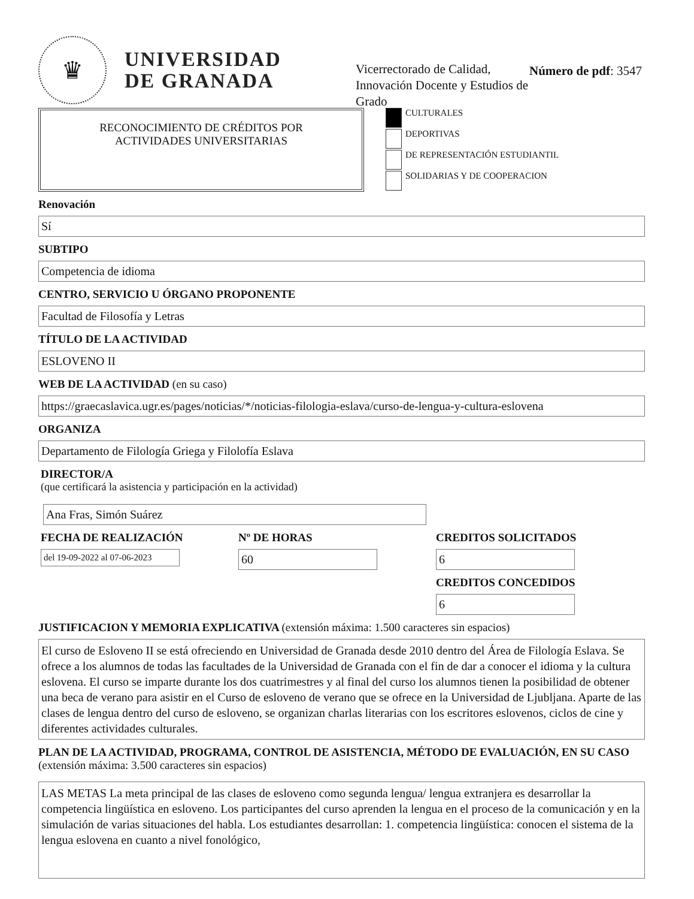♛
UNIVERSIDAD
DE GRANADA
Vicerrectorado de Calidad, Innovación Docente y Estudios de Grado
Número de pdf: 3547
RECONOCIMIENTO DE CRÉDITOS POR
ACTIVIDADES UNIVERSITARIAS
CULTURALES
DEPORTIVAS
DE REPRESENTACIÓN ESTUDIANTIL
SOLIDARIAS Y DE COOPERACION
Renovación
Sí
SUBTIPO
Competencia de idioma
CENTRO, SERVICIO U ÓRGANO PROPONENTE
Facultad de Filosofía y Letras
TÍTULO DE LA ACTIVIDAD
ESLOVENO II
WEB DE LA ACTIVIDAD (en su caso)
https://graecaslavica.ugr.es/pages/noticias/*/noticias-filologia-eslava/curso-de-lengua-y-cultura-eslovena
ORGANIZA
Departamento de Filología Griega y Filolofía Eslava
DIRECTOR/A
(que certificará la asistencia y participación en la actividad)
Ana Fras, Simón Suárez
FECHA DE REALIZACIÓN
del 19-09-2022 al 07-06-2023
Nº DE HORAS
60
CREDITOS SOLICITADOS
6
CREDITOS CONCEDIDOS
6
JUSTIFICACION Y MEMORIA EXPLICATIVA (extensión máxima: 1.500 caracteres sin espacios)
El curso de Esloveno II se está ofreciendo en Universidad de Granada desde 2010 dentro del Área de Filología Eslava. Se ofrece a los alumnos de todas las facultades de la Universidad de Granada con el fin de dar a conocer el idioma y la cultura eslovena. El curso se imparte durante los dos cuatrimestres y al final del curso los alumnos tienen la posibilidad de obtener una beca de verano para asistir en el Curso de esloveno de verano que se ofrece en la Universidad de Ljubljana. Aparte de las clases de lengua dentro del curso de esloveno, se organizan charlas literarias con los escritores eslovenos, ciclos de cine y diferentes actividades culturales.
PLAN DE LA ACTIVIDAD, PROGRAMA, CONTROL DE ASISTENCIA, MÉTODO DE EVALUACIÓN, EN SU CASO (extensión máxima: 3.500 caracteres sin espacios)
LAS METAS La meta principal de las clases de esloveno como segunda lengua/ lengua extranjera es desarrollar la competencia lingüística en esloveno. Los participantes del curso aprenden la lengua en el proceso de la comunicación y en la simulación de varias situaciones del habla. Los estudiantes desarrollan: 1. competencia lingüística: conocen el sistema de la lengua eslovena en cuanto a nivel fonológico,